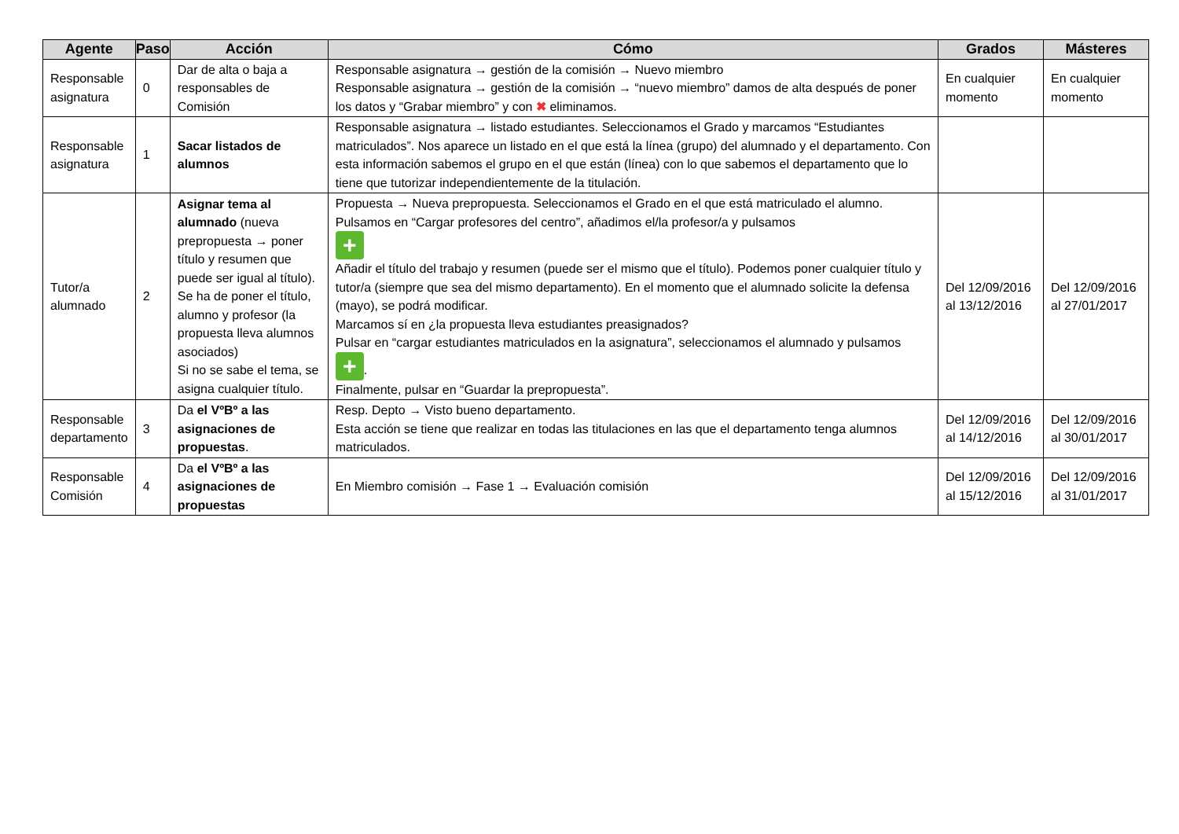| Agente | Paso | Acción | Cómo | Grados | Másteres |
| --- | --- | --- | --- | --- | --- |
| Responsable asignatura | 0 | Dar de alta o baja a responsables de Comisión | Responsable asignatura → gestión de la comisión → Nuevo miembro Responsable asignatura → gestión de la comisión → “nuevo miembro” damos de alta después de poner los datos y “Grabar miembro” y con ✖ eliminamos. | En cualquier momento | En cualquier momento |
| Responsable asignatura | 1 | Sacar listados de alumnos | Responsable asignatura → listado estudiantes. Seleccionamos el Grado y marcamos “Estudiantes matriculados”. Nos aparece un listado en el que está la línea (grupo) del alumnado y el departamento. Con esta información sabemos el grupo en el que están (línea) con lo que sabemos el departamento que lo tiene que tutorizar independientemente de la titulación. | | |
| Tutor/a alumnado | 2 | Asignar tema al alumnado (nueva prepropuesta → poner título y resumen que puede ser igual al título). Se ha de poner el título, alumno y profesor (la propuesta lleva alumnos asociados) Si no se sabe el tema, se asigna cualquier título. | Propuesta → Nueva prepropuesta. Seleccionamos el Grado en el que está matriculado el alumno. Pulsamos en “Cargar profesores del centro”, añadimos el/la profesor/a y pulsamos + Añadir el título del trabajo y resumen (puede ser el mismo que el título). Podemos poner cualquier título y tutor/a (siempre que sea del mismo departamento). En el momento que el alumnado solicite la defensa (mayo), se podrá modificar. Marcamos sí en ¿la propuesta lleva estudiantes preasignados? Pulsar en “cargar estudiantes matriculados en la asignatura”, seleccionamos el alumnado y pulsamos + . Finalmente, pulsar en “Guardar la prepropuesta”. | Del 12/09/2016 al 13/12/2016 | Del 12/09/2016 al 27/01/2017 |
| Responsable departamento | 3 | Da el VºBº a las asignaciones de propuestas . | Resp. Depto → Visto bueno departamento. Esta acción se tiene que realizar en todas las titulaciones en las que el departamento tenga alumnos matriculados. | Del 12/09/2016 al 14/12/2016 | Del 12/09/2016 al 30/01/2017 |
| Responsable Comisión | 4 | Da el VºBº a las asignaciones de propuestas | En Miembro comisión → Fase 1 → Evaluación comisión | Del 12/09/2016 al 15/12/2016 | Del 12/09/2016 al 31/01/2017 |